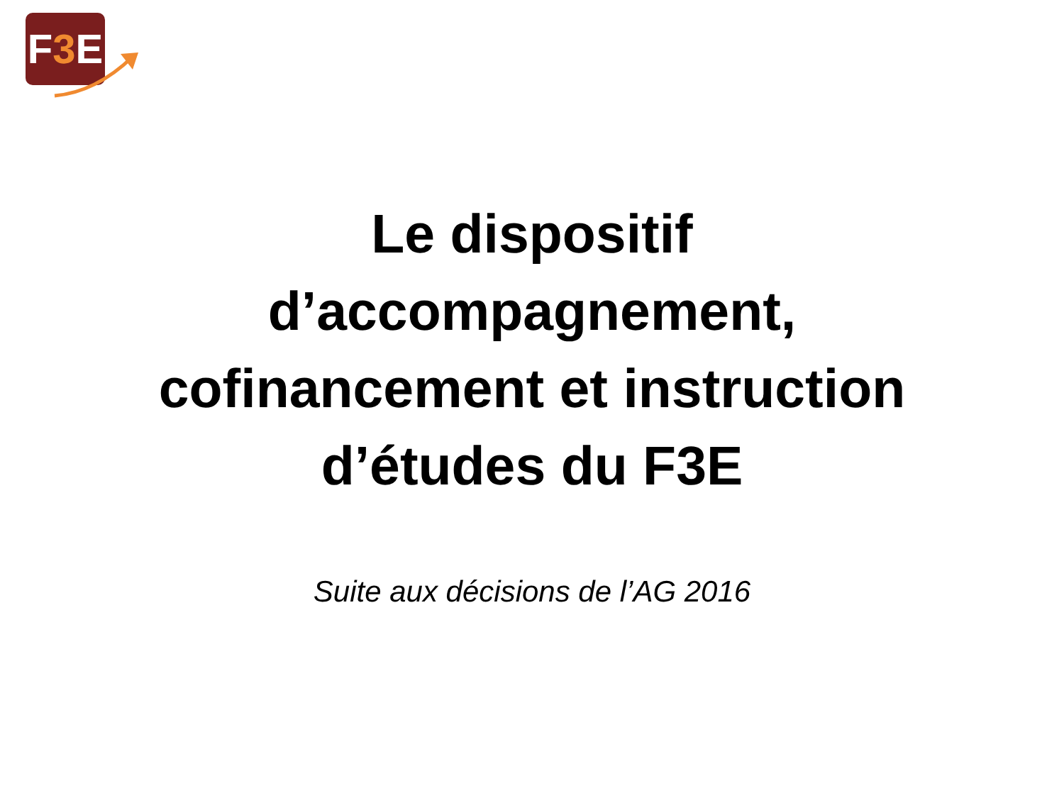F3 E
Le dispositif
d’accompagnement,
cofinancement et instruction
d’études du F3E
Suite aux décisions de l’AG 2016